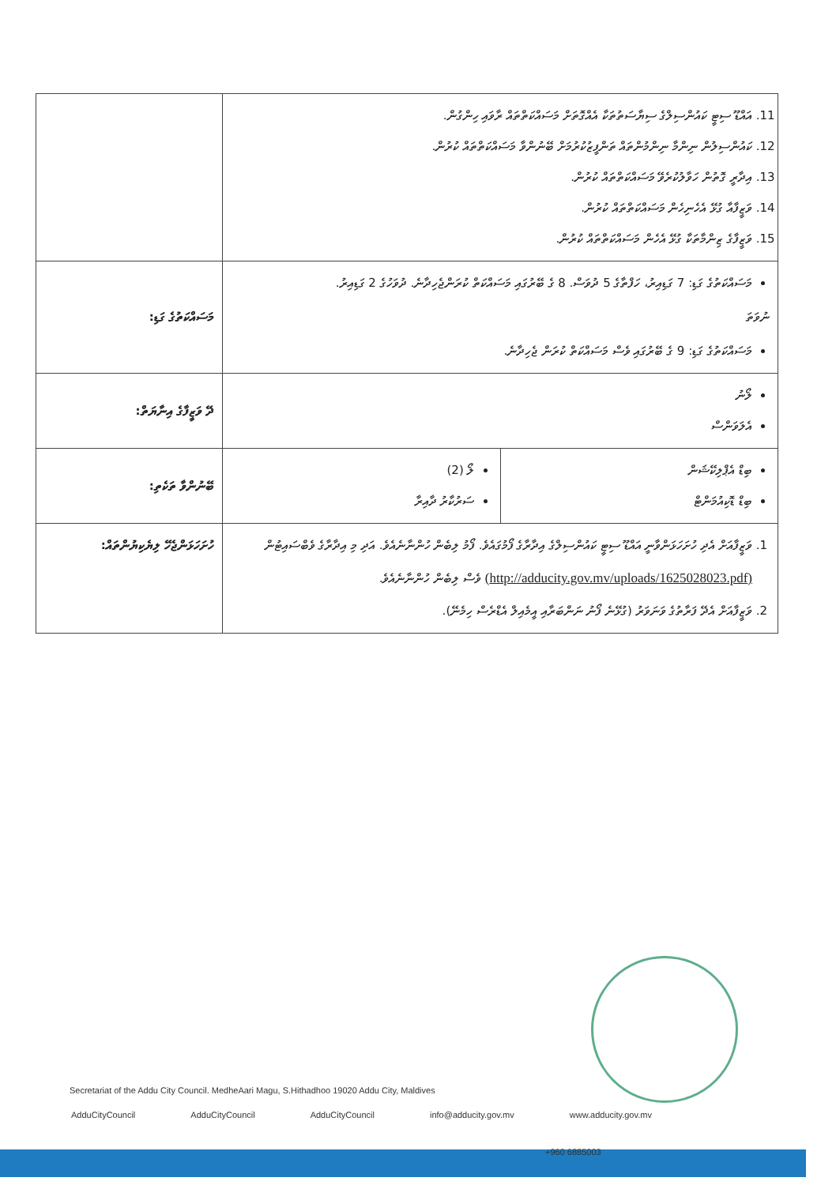| 11. އައްޑޫ ސިޓީ ކައުންސިލްގެ ސިޔާސަތުތަކާ އެއްގޮތަށް މަސައްކަތްތައް ރާވައި ހިންގުން. 12. ކައުންސިލުން ނިންމާ ނިންމުންތައް ތަންފީޒުކުރުމަށް ބޭނުންވާ މަސައްކަތްތައް ކުރުން. 13. އިދާރީ ގޮތުން ހަވާލުކުރެވޭ މަސައްކަތްތައް ކުރުން. 14. ވަޒީފާއާ ގުޅޭ އެހެނިހެން މަސައްކަތްތައް ކުރުން. 15. ވަޒީފާގެ ޒިންމާތަކާ ގުޅޭ އެހެން މަސައްކަތްތައް ކުރުން. | |
| މަސައްކަތުގެ ގަޑި: 7 ގަޑިއިރު، ހަފްތާގެ 5 ދުވަސް. 8 ގެ ބޭރުގައި މަސައްކަތް ކުރަންޖެހިދާނެ. ދުވަހުގެ 2 ގަޑިއިރު. ނުވަތަ މަސައްކަތުގެ ގަޑި: 9 ގެ ބޭރުގައި ވެސް މަސައްކަތް ކުރަން ޖެހިދާނެ. | މަސައްކަތުގެ ގަޑި: |
| ލޯނު އެލަވަންސް | ދޭ ވަޒީފާގެ އިނާޔަތް: |
| ބިޑް އެޕްލިކޭޝަން ބިޑް ޑޮކިއުމަންޓް ލޯ (2) ސަރުކާރު ދާއިރާ | ބޭނުންވާ ތަކެތި: |
| 1. ވަޒީފާއަށް އެދި ހުށަހަޅަންވާނީ އައްޑޫ ސިޓީ ކައުންސިލްގެ އިދާރާގެ ފޯމުގައެވެ. ފޯމު ލިބެން ހުންނާނެއެވެ. އަދި މި އިދާރާގެ ވެބްސައިޓުން (http://adducity.gov.mv/uploads/1625028023.pdf) ވެސް ލިބެން ހުންނާނެއެވެ. 2. ވަޒީފާއަށް އެދޭ ފަރާތުގެ ވަނަވަރު (ގުޅޭނެ ފޯނު ނަންބަރާއި އީމެއިލް އެޑްރެސް ހިމެނޭ). | ހުށަހަޅަންޖެހޭ ލިޔެކިޔުންތައް: |
Secretariat of the Addu City Council. MedheAari Magu, S.Hithadhoo 19020 Addu City, Maldives
AdduCityCouncil AdduCityCouncil AdduCityCouncil info@adducity.gov.mv www.adducity.gov.mv
+960 6885003